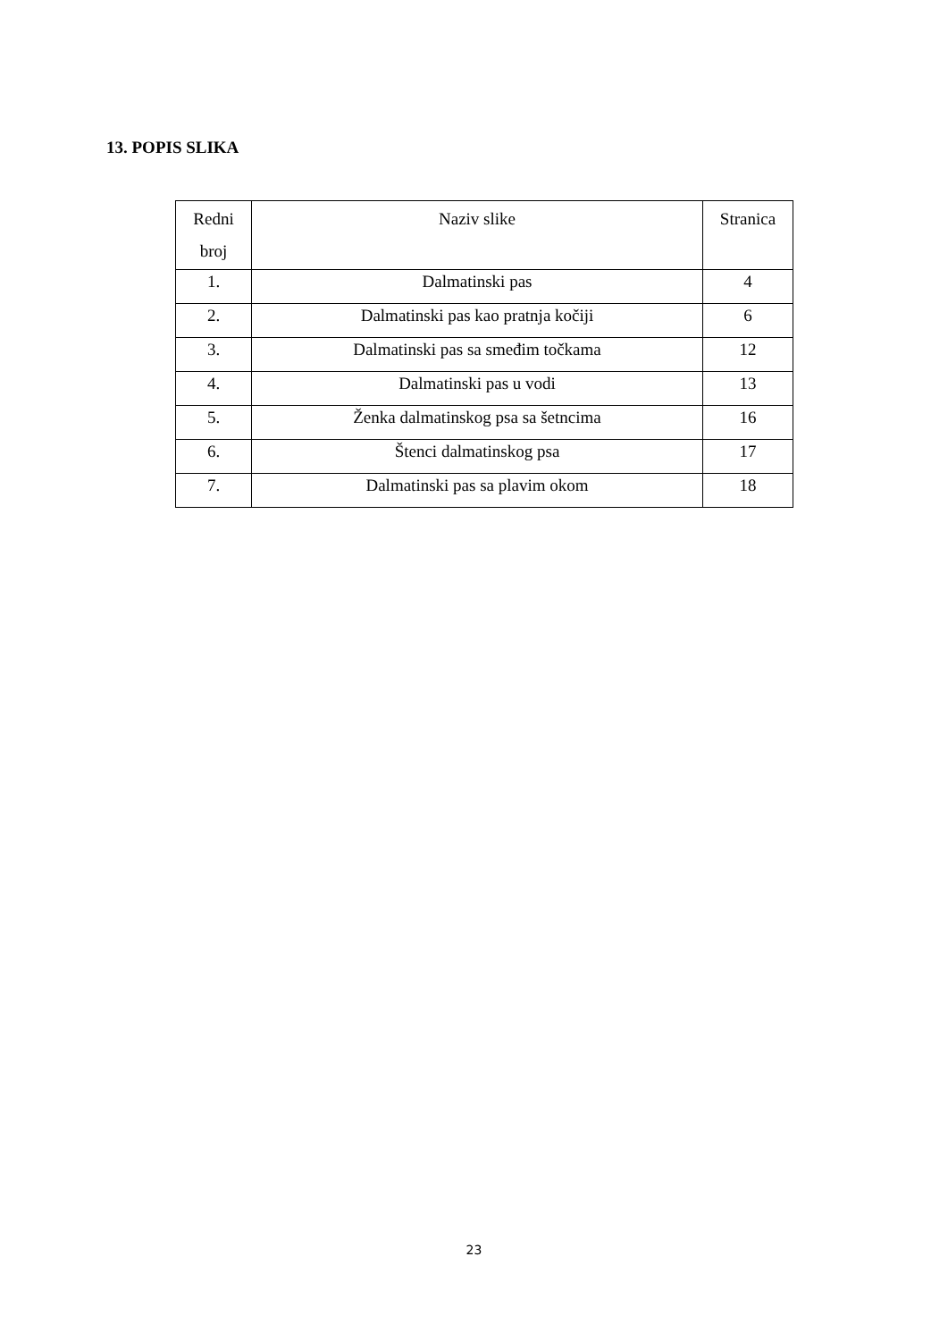13. POPIS SLIKA
| Redni broj | Naziv slike | Stranica |
| --- | --- | --- |
| 1. | Dalmatinski pas | 4 |
| 2. | Dalmatinski pas kao pratnja kočiji | 6 |
| 3. | Dalmatinski pas sa smeđim točkama | 12 |
| 4. | Dalmatinski pas u vodi | 13 |
| 5. | Ženka dalmatinskog psa sa šetncima | 16 |
| 6. | Štenci dalmatinskog psa | 17 |
| 7. | Dalmatinski pas sa plavim okom | 18 |
23